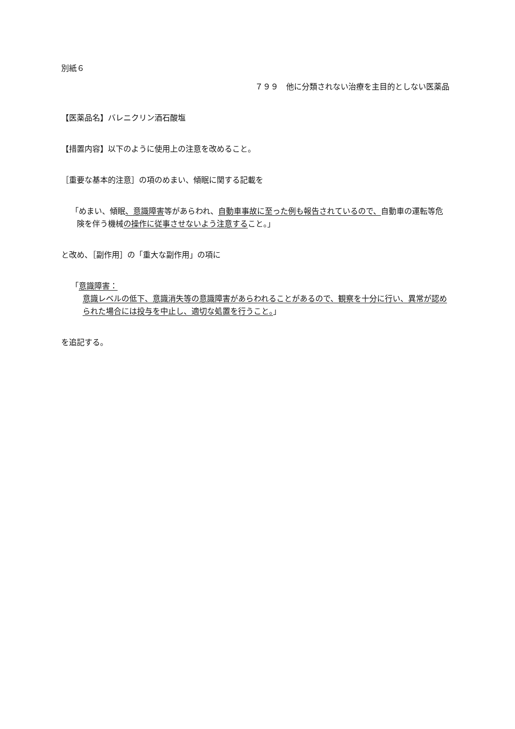別紙６
７９９　他に分類されない治療を主目的としない医薬品
【医薬品名】バレニクリン酒石酸塩
【措置内容】以下のように使用上の注意を改めること。
［重要な基本的注意］の項のめまい、傾眠に関する記載を
「めまい、傾眠、意識障害等があらわれ、自動車事故に至った例も報告されているので、自動車の運転等危険を伴う機械の操作に従事させないよう注意すること。」
と改め、［副作用］の「重大な副作用」の項に
「意識障害：
意識レベルの低下、意識消失等の意識障害があらわれることがあるので、観察を十分に行い、異常が認められた場合には投与を中止し、適切な処置を行うこと。」
を追記する。